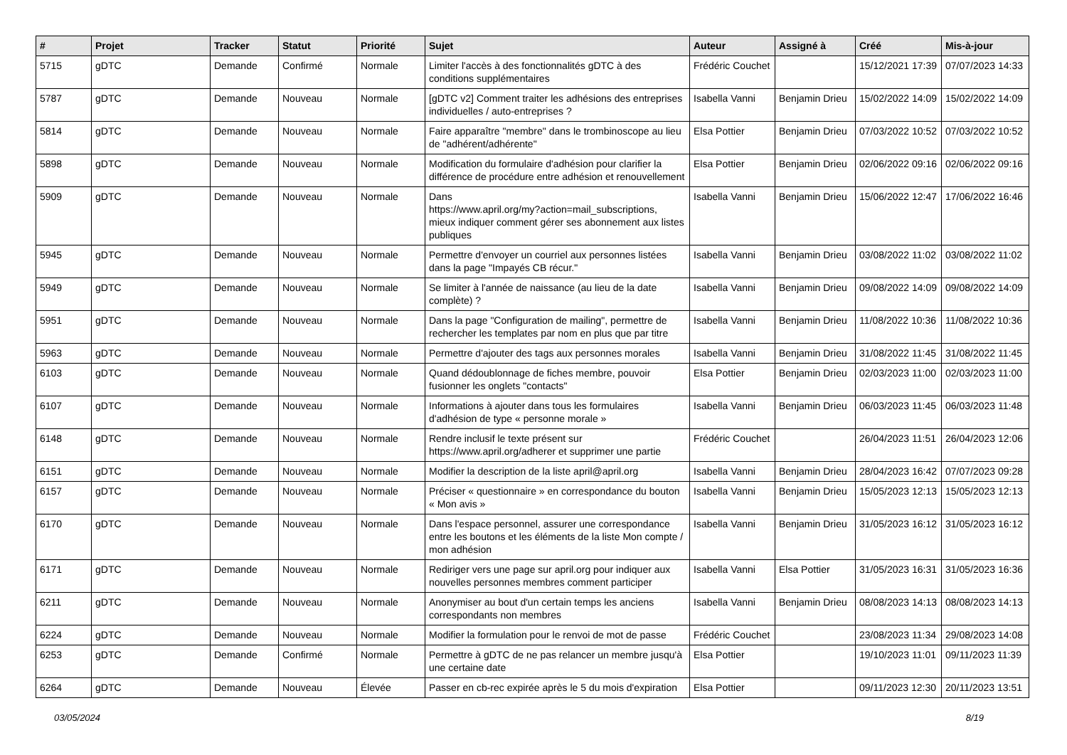| # | Projet | Tracker | Statut | Priorité | Sujet | Auteur | Assigné à | Créé | Mis-à-jour |
| --- | --- | --- | --- | --- | --- | --- | --- | --- | --- |
| 5715 | gDTC | Demande | Confirmé | Normale | Limiter l'accès à des fonctionnalités gDTC à des conditions supplémentaires | Frédéric Couchet | | 15/12/2021 17:39 | 07/07/2023 14:33 |
| 5787 | gDTC | Demande | Nouveau | Normale | [gDTC v2] Comment traiter les adhésions des entreprises individuelles / auto-entreprises ? | Isabella Vanni | Benjamin Drieu | 15/02/2022 14:09 | 15/02/2022 14:09 |
| 5814 | gDTC | Demande | Nouveau | Normale | Faire apparaître "membre" dans le trombinoscope au lieu de "adhérent/adhérente" | Elsa Pottier | Benjamin Drieu | 07/03/2022 10:52 | 07/03/2022 10:52 |
| 5898 | gDTC | Demande | Nouveau | Normale | Modification du formulaire d'adhésion pour clarifier la différence de procédure entre adhésion et renouvellement | Elsa Pottier | Benjamin Drieu | 02/06/2022 09:16 | 02/06/2022 09:16 |
| 5909 | gDTC | Demande | Nouveau | Normale | Dans https://www.april.org/my?action=mail_subscriptions, mieux indiquer comment gérer ses abonnement aux listes publiques | Isabella Vanni | Benjamin Drieu | 15/06/2022 12:47 | 17/06/2022 16:46 |
| 5945 | gDTC | Demande | Nouveau | Normale | Permettre d'envoyer un courriel aux personnes listées dans la page "Impayés CB récur." | Isabella Vanni | Benjamin Drieu | 03/08/2022 11:02 | 03/08/2022 11:02 |
| 5949 | gDTC | Demande | Nouveau | Normale | Se limiter à l'année de naissance (au lieu de la date complète) ? | Isabella Vanni | Benjamin Drieu | 09/08/2022 14:09 | 09/08/2022 14:09 |
| 5951 | gDTC | Demande | Nouveau | Normale | Dans la page "Configuration de mailing", permettre de rechercher les templates par nom en plus que par titre | Isabella Vanni | Benjamin Drieu | 11/08/2022 10:36 | 11/08/2022 10:36 |
| 5963 | gDTC | Demande | Nouveau | Normale | Permettre d'ajouter des tags aux personnes morales | Isabella Vanni | Benjamin Drieu | 31/08/2022 11:45 | 31/08/2022 11:45 |
| 6103 | gDTC | Demande | Nouveau | Normale | Quand dédoublonnage de fiches membre, pouvoir fusionner les onglets "contacts" | Elsa Pottier | Benjamin Drieu | 02/03/2023 11:00 | 02/03/2023 11:00 |
| 6107 | gDTC | Demande | Nouveau | Normale | Informations à ajouter dans tous les formulaires d'adhésion de type « personne morale » | Isabella Vanni | Benjamin Drieu | 06/03/2023 11:45 | 06/03/2023 11:48 |
| 6148 | gDTC | Demande | Nouveau | Normale | Rendre inclusif le texte présent sur https://www.april.org/adherer et supprimer une partie | Frédéric Couchet | | 26/04/2023 11:51 | 26/04/2023 12:06 |
| 6151 | gDTC | Demande | Nouveau | Normale | Modifier la description de la liste april@april.org | Isabella Vanni | Benjamin Drieu | 28/04/2023 16:42 | 07/07/2023 09:28 |
| 6157 | gDTC | Demande | Nouveau | Normale | Préciser « questionnaire » en correspondance du bouton « Mon avis » | Isabella Vanni | Benjamin Drieu | 15/05/2023 12:13 | 15/05/2023 12:13 |
| 6170 | gDTC | Demande | Nouveau | Normale | Dans l'espace personnel, assurer une correspondance entre les boutons et les éléments de la liste Mon compte / mon adhésion | Isabella Vanni | Benjamin Drieu | 31/05/2023 16:12 | 31/05/2023 16:12 |
| 6171 | gDTC | Demande | Nouveau | Normale | Rediriger vers une page sur april.org pour indiquer aux nouvelles personnes membres comment participer | Isabella Vanni | Elsa Pottier | 31/05/2023 16:31 | 31/05/2023 16:36 |
| 6211 | gDTC | Demande | Nouveau | Normale | Anonymiser au bout d'un certain temps les anciens correspondants non membres | Isabella Vanni | Benjamin Drieu | 08/08/2023 14:13 | 08/08/2023 14:13 |
| 6224 | gDTC | Demande | Nouveau | Normale | Modifier la formulation pour le renvoi de mot de passe | Frédéric Couchet | | 23/08/2023 11:34 | 29/08/2023 14:08 |
| 6253 | gDTC | Demande | Confirmé | Normale | Permettre à gDTC de ne pas relancer un membre jusqu'à une certaine date | Elsa Pottier | | 19/10/2023 11:01 | 09/11/2023 11:39 |
| 6264 | gDTC | Demande | Nouveau | Élevée | Passer en cb-rec expirée après le 5 du mois d'expiration | Elsa Pottier | | 09/11/2023 12:30 | 20/11/2023 13:51 |
03/05/2024 8/19